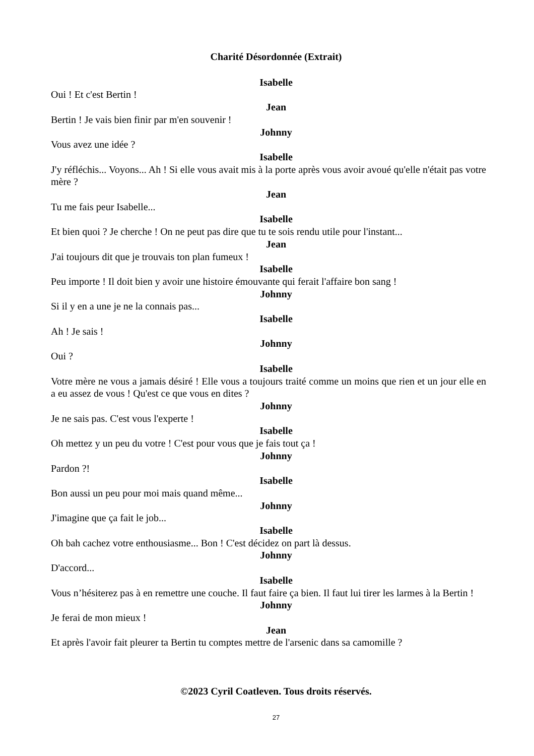Charité Désordonnée (Extrait)
Isabelle
Oui ! Et c'est Bertin !
Jean
Bertin ! Je vais bien finir par m'en souvenir !
Johnny
Vous avez une idée ?
Isabelle
J'y réfléchis... Voyons... Ah ! Si elle vous avait mis à la porte après vous avoir avoué qu'elle n'était pas votre mère ?
Jean
Tu me fais peur Isabelle...
Isabelle
Et bien quoi ? Je cherche ! On ne peut pas dire que tu te sois rendu utile pour l'instant...
Jean
J'ai toujours dit que je trouvais ton plan fumeux !
Isabelle
Peu importe ! Il doit bien y avoir une histoire émouvante qui ferait l'affaire bon sang !
Johnny
Si il y en a une je ne la connais pas...
Isabelle
Ah ! Je sais !
Johnny
Oui ?
Isabelle
Votre mère ne vous a jamais désiré ! Elle vous a toujours traité comme un moins que rien et un jour elle en a eu assez de vous ! Qu'est ce que vous en dites ?
Johnny
Je ne sais pas. C'est vous l'experte !
Isabelle
Oh mettez y un peu du votre ! C'est pour vous que je fais tout ça !
Johnny
Pardon ?!
Isabelle
Bon aussi un peu pour moi mais quand même...
Johnny
J'imagine que ça fait le job...
Isabelle
Oh bah cachez votre enthousiasme... Bon ! C'est décidez on part là dessus.
Johnny
D'accord...
Isabelle
Vous n’hésiterez pas à en remettre une couche. Il faut faire ça bien. Il faut lui tirer les larmes à la Bertin !
Johnny
Je ferai de mon mieux !
Jean
Et après l'avoir fait pleurer ta Bertin tu comptes mettre de l'arsenic dans sa camomille ?
©2023 Cyril Coatleven. Tous droits réservés.
27